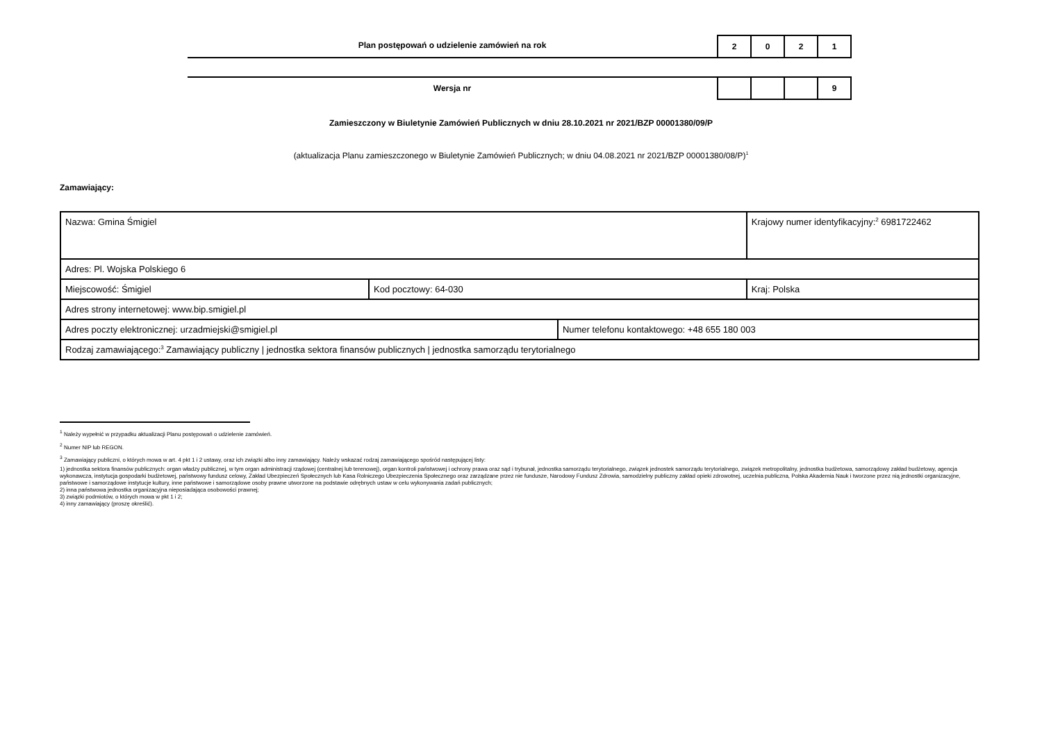Plan postępowań o udzielenie zamówień na rok
| 2 | 0 | 2 | 1 |
Wersja nr
| | | | 9 |
Zamieszczony w Biuletynie Zamówień Publicznych w dniu 28.10.2021 nr 2021/BZP 00001380/09/P
(aktualizacja Planu zamieszczonego w Biuletynie Zamówień Publicznych; w dniu 04.08.2021 nr 2021/BZP 00001380/08/P)<sup>1</sup>
Zamawiający:
| Nazwa: Gmina Śmigiel | | | Krajowy numer identyfikacyjny:<sup>2</sup> 6981722462 |
| Adres: Pl. Wojska Polskiego 6 | | | |
| Miejscowość: Śmigiel | Kod pocztowy: 64-030 | | Kraj: Polska |
| Adres strony internetowej: www.bip.smigiel.pl | | | |
| Adres poczty elektronicznej: urzadmiejski@smigiel.pl | | Numer telefonu kontaktowego: +48 655 180 003 | |
| Rodzaj zamawiającego:<sup>3</sup> Zamawiający publiczny / jednostka sektora finansów publicznych / jednostka samorządu terytorialnego | | | |
<sup>1</sup> Należy wypełnić w przypadku aktualizacji Planu postępowań o udzielenie zamówień.
<sup>2</sup> Numer NIP lub REGON.
<sup>3</sup> Zamawiający publiczni, o których mowa w art. 4 pkt 1 i 2 ustawy, oraz ich związki albo inny zamawiający. Należy wskazać rodzaj zamawiającego spośród następującej listy:
1) jednostka sektora finansów publicznych: organ władzy publicznej, w tym organ administracji rządowej (centralnej lub terenowej), organ kontroli państwowej i ochrony prawa oraz sąd i trybunał, jednostka samorządu terytorialnego, związek jednostek samorządu terytorialnego, związek metropolitalny, jednostka budżetowa, samorządowy zakład budżetowy, agencja wykonawcza, instytucja gospodarki budżetowej, państwowy fundusz celowy, Zakład Ubezpieczeń Społecznych lub Kasa Rolniczego Ubezpieczenia Społecznego oraz zarządzane przez nie fundusze, Narodowy Fundusz Zdrowia, samodzielny publiczny zakład opieki zdrowotnej, uczelnia publiczna, Polska Akademia Nauk i tworzone przez nią jednostki organizacyjne, państwowe i samorządowe instytucje kultury, inne państwowe i samorządowe osoby prawne utworzone na podstawie odrębnych ustaw w celu wykonywania zadań publicznych;
2) inna państwowa jednostka organizacyjna nieposiadająca osobowości prawnej;
3) związki podmiotów, o których mowa w pkt 1 i 2;
4) inny zamawiający (proszę określić).